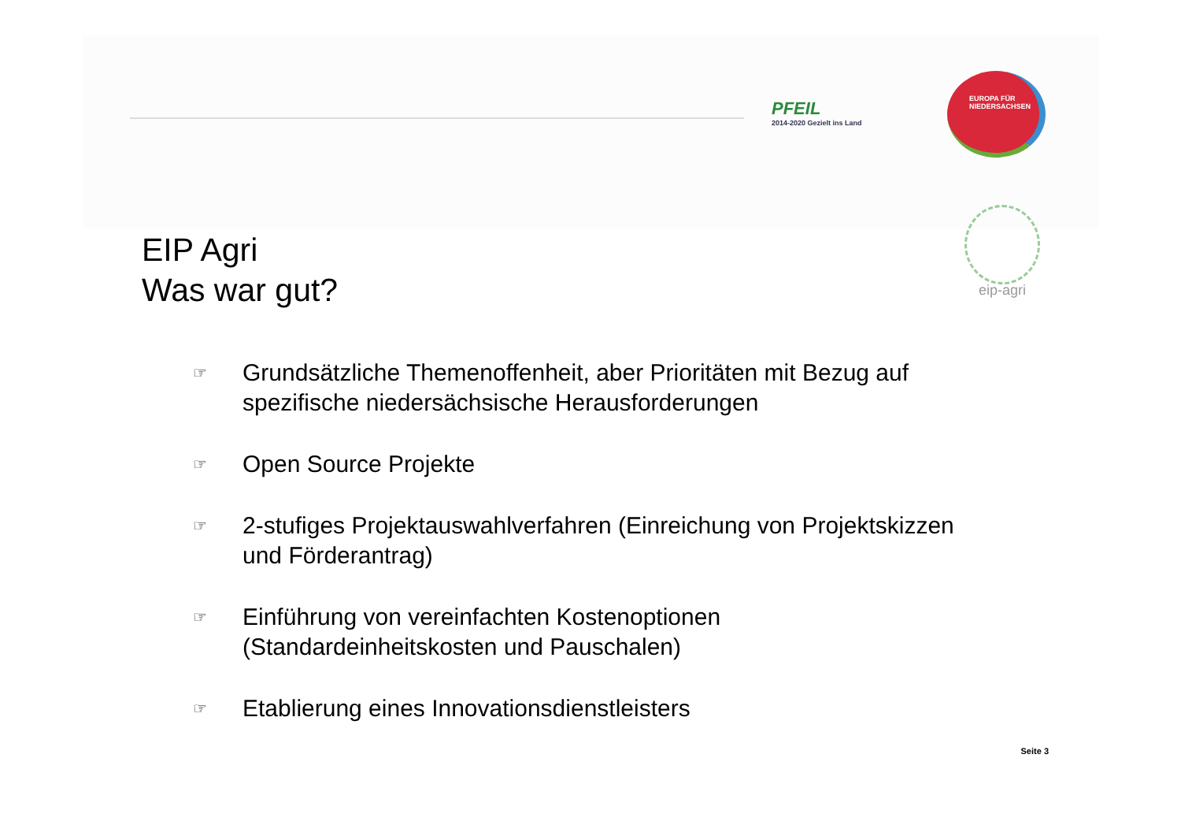PFEIL
2014-2020 Gezielt ins Land
EUROPA FÜR
NIEDERSACHSEN
eip-agri
EIP Agri
Was war gut?
☞ Grundsätzliche Themenoffenheit, aber Prioritäten mit Bezug auf spezifische niedersächsische Herausforderungen
☞ Open Source Projekte
☞ 2-stufiges Projektauswahlverfahren (Einreichung von Projektskizzen und Förderantrag)
☞ Einführung von vereinfachten Kostenoptionen (Standardeinheitskosten und Pauschalen)
☞ Etablierung eines Innovationsdienstleisters
Seite 3